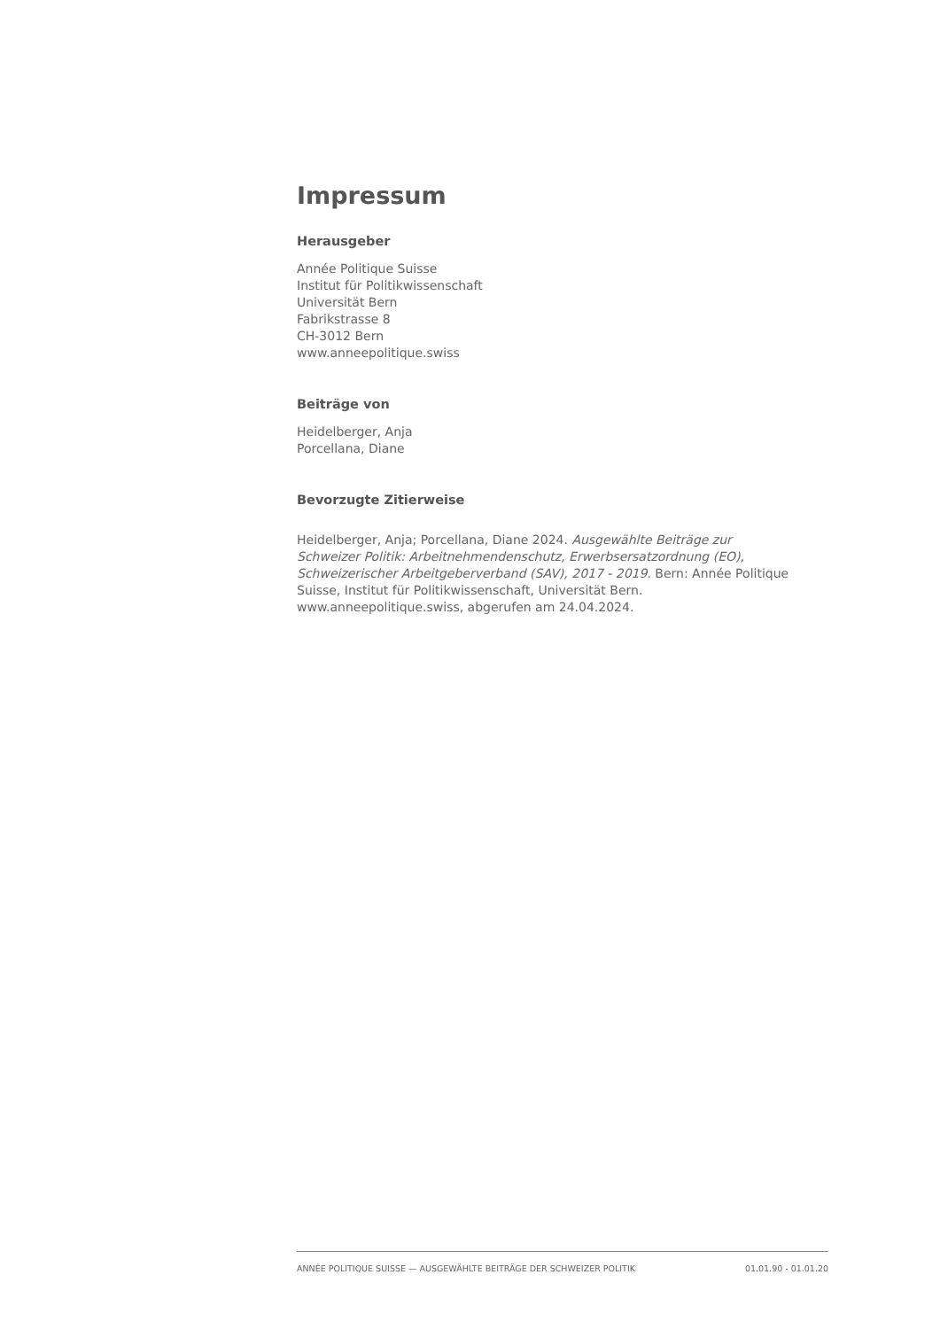Impressum
Herausgeber
Année Politique Suisse
Institut für Politikwissenschaft
Universität Bern
Fabrikstrasse 8
CH-3012 Bern
www.anneepolitique.swiss
Beiträge von
Heidelberger, Anja
Porcellana, Diane
Bevorzugte Zitierweise
Heidelberger, Anja; Porcellana, Diane 2024. Ausgewählte Beiträge zur Schweizer Politik: Arbeitnehmendenschutz, Erwerbsersatzordnung (EO), Schweizerischer Arbeitgeberverband (SAV), 2017 - 2019. Bern: Année Politique Suisse, Institut für Politikwissenschaft, Universität Bern. www.anneepolitique.swiss, abgerufen am 24.04.2024.
ANNÉE POLITIQUE SUISSE — AUSGEWÄHLTE BEITRÄGE DER SCHWEIZER POLITIK 01.01.90 - 01.01.20